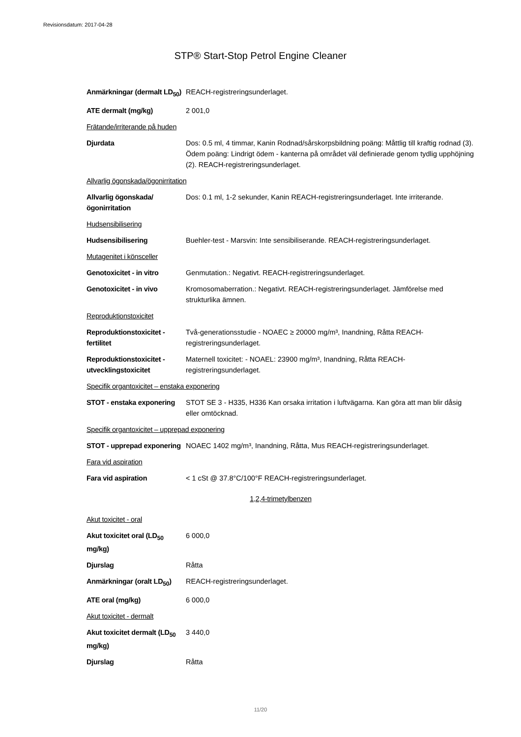Revisionsdatum: 2017-04-28
STP® Start-Stop Petrol Engine Cleaner
Anmärkningar (dermalt LD<sub>50</sub>)
REACH-registreringsunderlaget.
ATE dermalt (mg/kg) 2 001,0
Frätande/irriterande på huden
Djurdata Dos: 0.5 ml, 4 timmar, Kanin Rodnad/sårskorpsbildning poäng: Måttlig till kraftig rodnad (3). Ödem poäng: Lindrigt ödem - kanterna på området väl definierade genom tydlig upphöjning (2). REACH-registreringsunderlaget.
Allvarlig ögonskada/ögonirritation
Allvarlig ögonskada/ögonirritation
Dos: 0.1 ml, 1-2 sekunder, Kanin REACH-registreringsunderlaget. Inte irriterande.
Hudsensibilisering
Hudsensibilisering Buehler-test - Marsvin: Inte sensibiliserande. REACH-registreringsunderlaget.
Mutagenitet i könsceller
Genotoxicitet - in vitro
Genmutation.: Negativt. REACH-registreringsunderlaget.
Genotoxicitet - in vivo Kromosomaberration.: Negativt. REACH-registreringsunderlaget. Jämförelse med strukturlika ämnen.
Reproduktionstoxicitet
Reproduktionstoxicitet - fertilitet
Två-generationsstudie - NOAEC ≥ 20000 mg/m³, Inandning, Råtta REACH-registreringsunderlaget.
Reproduktionstoxicitet - utvecklingstoxicitet
Maternell toxicitet: - NOAEL: 23900 mg/m³, Inandning, Råtta REACH-registreringsunderlaget.
Specifik organtoxicitet – enstaka exponering
STOT - enstaka exponering
STOT SE 3 - H335, H336 Kan orsaka irritation i luftvägarna. Kan göra att man blir dåsig eller omtöcknad.
Specifik organtoxicitet – upprepad exponering
STOT - upprepad exponering
NOAEC 1402 mg/m³, Inandning, Råtta, Mus REACH-registreringsunderlaget.
Fara vid aspiration
Fara vid aspiration < 1 cSt @ 37.8°C/100°F REACH-registreringsunderlaget.
1,2,4-trimetylbenzen
Akut toxicitet - oral
Akut toxicitet oral (LD<sub>50</sub> mg/kg)
6 000,0
Djurslag Råtta
Anmärkningar (oralt LD<sub>50</sub>)
REACH-registreringsunderlaget.
ATE oral (mg/kg) 6 000,0
Akut toxicitet - dermalt
Akut toxicitet dermalt (LD<sub>50</sub> mg/kg)
3 440,0
Djurslag Råtta
11/20